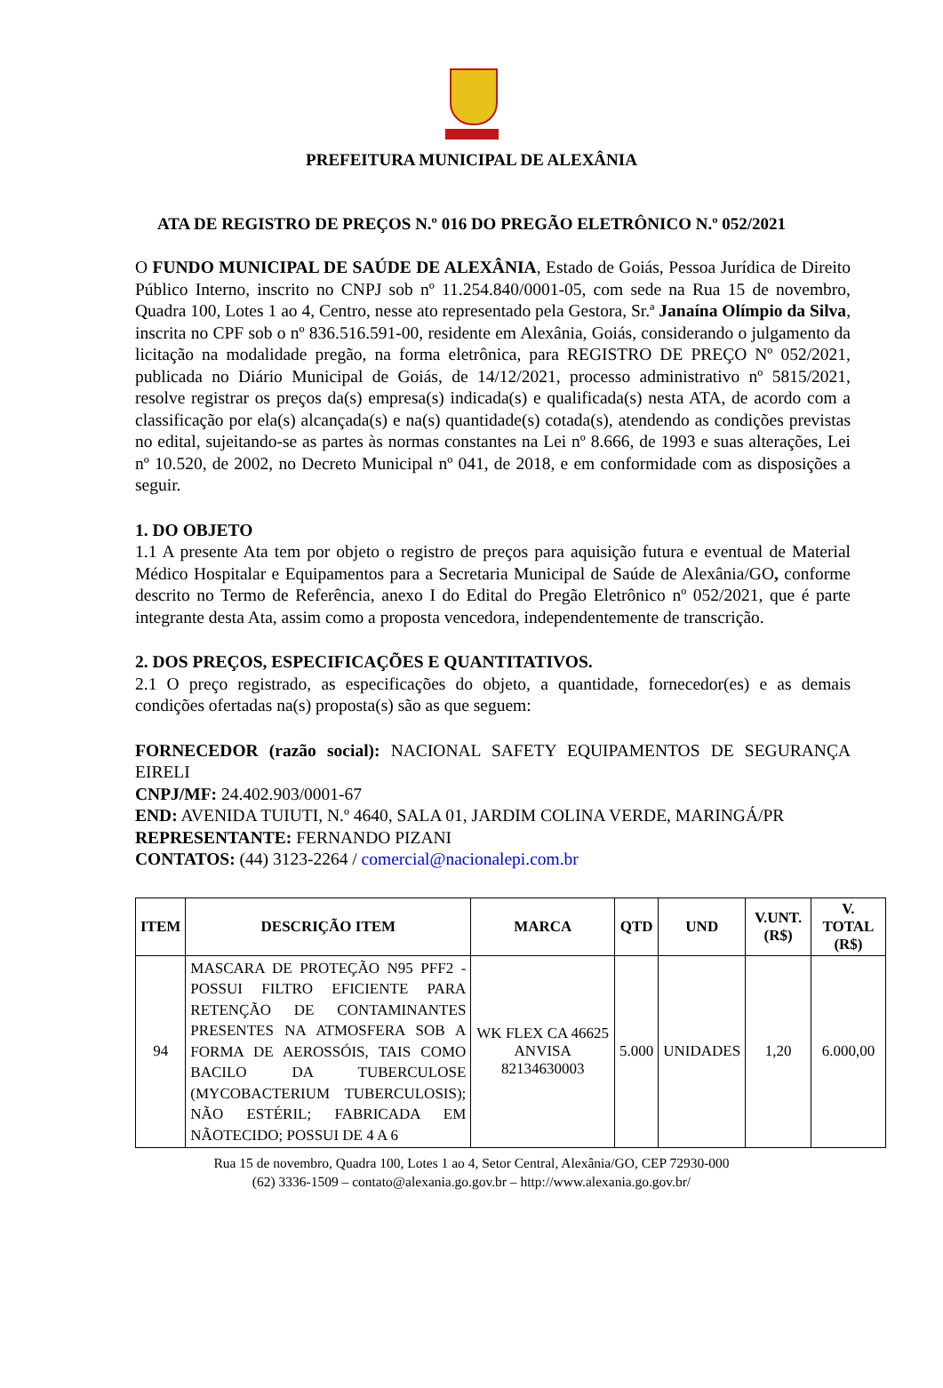PREFEITURA MUNICIPAL DE ALEXÂNIA
ATA DE REGISTRO DE PREÇOS N.º 016 DO PREGÃO ELETRÔNICO N.º 052/2021
O FUNDO MUNICIPAL DE SAÚDE DE ALEXÂNIA, Estado de Goiás, Pessoa Jurídica de Direito Público Interno, inscrito no CNPJ sob nº 11.254.840/0001-05, com sede na Rua 15 de novembro, Quadra 100, Lotes 1 ao 4, Centro, nesse ato representado pela Gestora, Sr.ª Janaína Olímpio da Silva, inscrita no CPF sob o nº 836.516.591-00, residente em Alexânia, Goiás, considerando o julgamento da licitação na modalidade pregão, na forma eletrônica, para REGISTRO DE PREÇO Nº 052/2021, publicada no Diário Municipal de Goiás, de 14/12/2021, processo administrativo nº 5815/2021, resolve registrar os preços da(s) empresa(s) indicada(s) e qualificada(s) nesta ATA, de acordo com a classificação por ela(s) alcançada(s) e na(s) quantidade(s) cotada(s), atendendo as condições previstas no edital, sujeitando-se as partes às normas constantes na Lei nº 8.666, de 1993 e suas alterações, Lei nº 10.520, de 2002, no Decreto Municipal nº 041, de 2018, e em conformidade com as disposições a seguir.
1. DO OBJETO
1.1 A presente Ata tem por objeto o registro de preços para aquisição futura e eventual de Material Médico Hospitalar e Equipamentos para a Secretaria Municipal de Saúde de Alexânia/GO, conforme descrito no Termo de Referência, anexo I do Edital do Pregão Eletrônico nº 052/2021, que é parte integrante desta Ata, assim como a proposta vencedora, independentemente de transcrição.
2. DOS PREÇOS, ESPECIFICAÇÕES E QUANTITATIVOS.
2.1 O preço registrado, as especificações do objeto, a quantidade, fornecedor(es) e as demais condições ofertadas na(s) proposta(s) são as que seguem:
FORNECEDOR (razão social): NACIONAL SAFETY EQUIPAMENTOS DE SEGURANÇA EIRELI
CNPJ/MF: 24.402.903/0001-67
END: AVENIDA TUIUTI, N.º 4640, SALA 01, JARDIM COLINA VERDE, MARINGÁ/PR
REPRESENTANTE: FERNANDO PIZANI
CONTATOS: (44) 3123-2264 / comercial@nacionalepi.com.br
| ITEM | DESCRIÇÃO ITEM | MARCA | QTD | UND | V.UNT. (R$) | V. TOTAL (R$) |
| --- | --- | --- | --- | --- | --- | --- |
| 94 | MASCARA DE PROTEÇÃO N95 PFF2 - POSSUI FILTRO EFICIENTE PARA RETENÇÃO DE CONTAMINANTES PRESENTES NA ATMOSFERA SOB A FORMA DE AEROSSÓIS, TAIS COMO BACILO DA TUBERCULOSE (MYCOBACTERIUM TUBERCULOSIS); NÃO ESTÉRIL; FABRICADA EM NÃOTECIDO; POSSUI DE 4 A 6 | WK FLEX CA 46625 ANVISA 82134630003 | 5.000 | UNIDADES | 1,20 | 6.000,00 |
Rua 15 de novembro, Quadra 100, Lotes 1 ao 4, Setor Central, Alexânia/GO, CEP 72930-000
(62) 3336-1509 – contato@alexania.go.gov.br – http://www.alexania.go.gov.br/